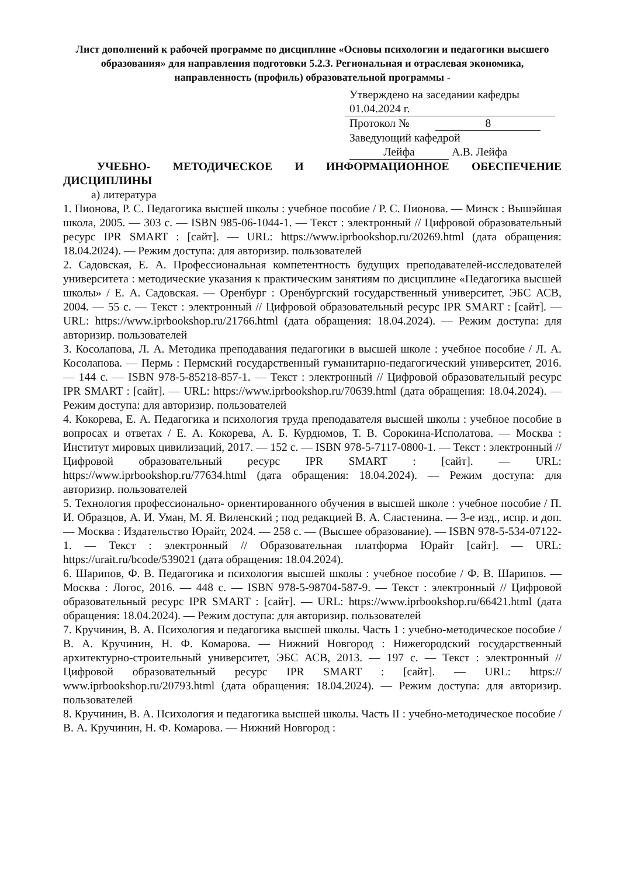Лист дополнений к рабочей программе по дисциплине «Основы психологии и педагогики высшего образования» для направления подготовки 5.2.3. Региональная и отраслевая экономика, направленность (профиль) образовательной программы -
Утверждено на заседании кафедры
01.04.2024 г.
Протокол № 8
Заведующий кафедрой
Лейфа А.В. Лейфа
УЧЕБНО- МЕТОДИЧЕСКОЕ И ИНФОРМАЦИОННОЕ ОБЕСПЕЧЕНИЕ ДИСЦИПЛИНЫ
а) литература
1. Пионова, Р. С. Педагогика высшей школы : учебное пособие / Р. С. Пионова. — Минск : Вышэйшая школа, 2005. — 303 с. — ISBN 985-06-1044-1. — Текст : электронный // Цифровой образовательный ресурс IPR SMART : [сайт]. — URL: https://www.iprbookshop.ru/20269.html (дата обращения: 18.04.2024). — Режим доступа: для авторизир. пользователей
2. Садовская, Е. А. Профессиональная компетентность будущих преподавателей-исследователей университета : методические указания к практическим занятиям по дисциплине «Педагогика высшей школы» / Е. А. Садовская. — Оренбург : Оренбургский государственный университет, ЭБС АСВ, 2004. — 55 с. — Текст : электронный // Цифровой образовательный ресурс IPR SMART : [сайт]. — URL: https://www.iprbookshop.ru/21766.html (дата обращения: 18.04.2024). — Режим доступа: для авторизир. пользователей
3. Косолапова, Л. А. Методика преподавания педагогики в высшей школе : учебное пособие / Л. А. Косолапова. — Пермь : Пермский государственный гуманитарно-педагогический университет, 2016. — 144 c. — ISBN 978-5-85218-857-1. — Текст : электронный // Цифровой образовательный ресурс IPR SMART : [сайт]. — URL: https://www.iprbookshop.ru/70639.html (дата обращения: 18.04.2024). — Режим доступа: для авторизир. пользователей
4. Кокорева, Е. А. Педагогика и психология труда преподавателя высшей школы : учебное пособие в вопросах и ответах / Е. А. Кокорева, А. Б. Курдюмов, Т. В. Сорокина-Исполатова. — Москва : Институт мировых цивилизаций, 2017. — 152 c. — ISBN 978-5-7117-0800-1. — Текст : электронный // Цифровой образовательный ресурс IPR SMART : [сайт]. — URL: https://www.iprbookshop.ru/77634.html (дата обращения: 18.04.2024). — Режим доступа: для авторизир. пользователей
5. Технология профессионально- ориентированного обучения в высшей школе : учебное пособие / П. И. Образцов, А. И. Уман, М. Я. Виленский ; под редакцией В. А. Сластенина. — 3-е изд., испр. и доп. — Москва : Издательство Юрайт, 2024. — 258 с. — (Высшее образование). — ISBN 978-5-534-07122-1. — Текст : электронный // Образовательная платформа Юрайт [сайт]. — URL: https://urait.ru/bcode/539021 (дата обращения: 18.04.2024).
6. Шарипов, Ф. В. Педагогика и психология высшей школы : учебное пособие / Ф. В. Шарипов. — Москва : Логос, 2016. — 448 c. — ISBN 978-5-98704-587-9. — Текст : электронный // Цифровой образовательный ресурс IPR SMART : [сайт]. — URL: https://www.iprbookshop.ru/66421.html (дата обращения: 18.04.2024). — Режим доступа: для авторизир. пользователей
7. Кручинин, В. А. Психология и педагогика высшей школы. Часть 1 : учебно-методическое пособие / В. А. Кручинин, Н. Ф. Комарова. — Нижний Новгород : Нижегородский государственный архитектурно-строительный университет, ЭБС АСВ, 2013. — 197 c. — Текст : электронный // Цифровой образовательный ресурс IPR SMART : [сайт]. — URL: https:// www.iprbookshop.ru/20793.html (дата обращения: 18.04.2024). — Режим доступа: для авторизир. пользователей
8. Кручинин, В. А. Психология и педагогика высшей школы. Часть II : учебно-методическое пособие / В. А. Кручинин, Н. Ф. Комарова. — Нижний Новгород :